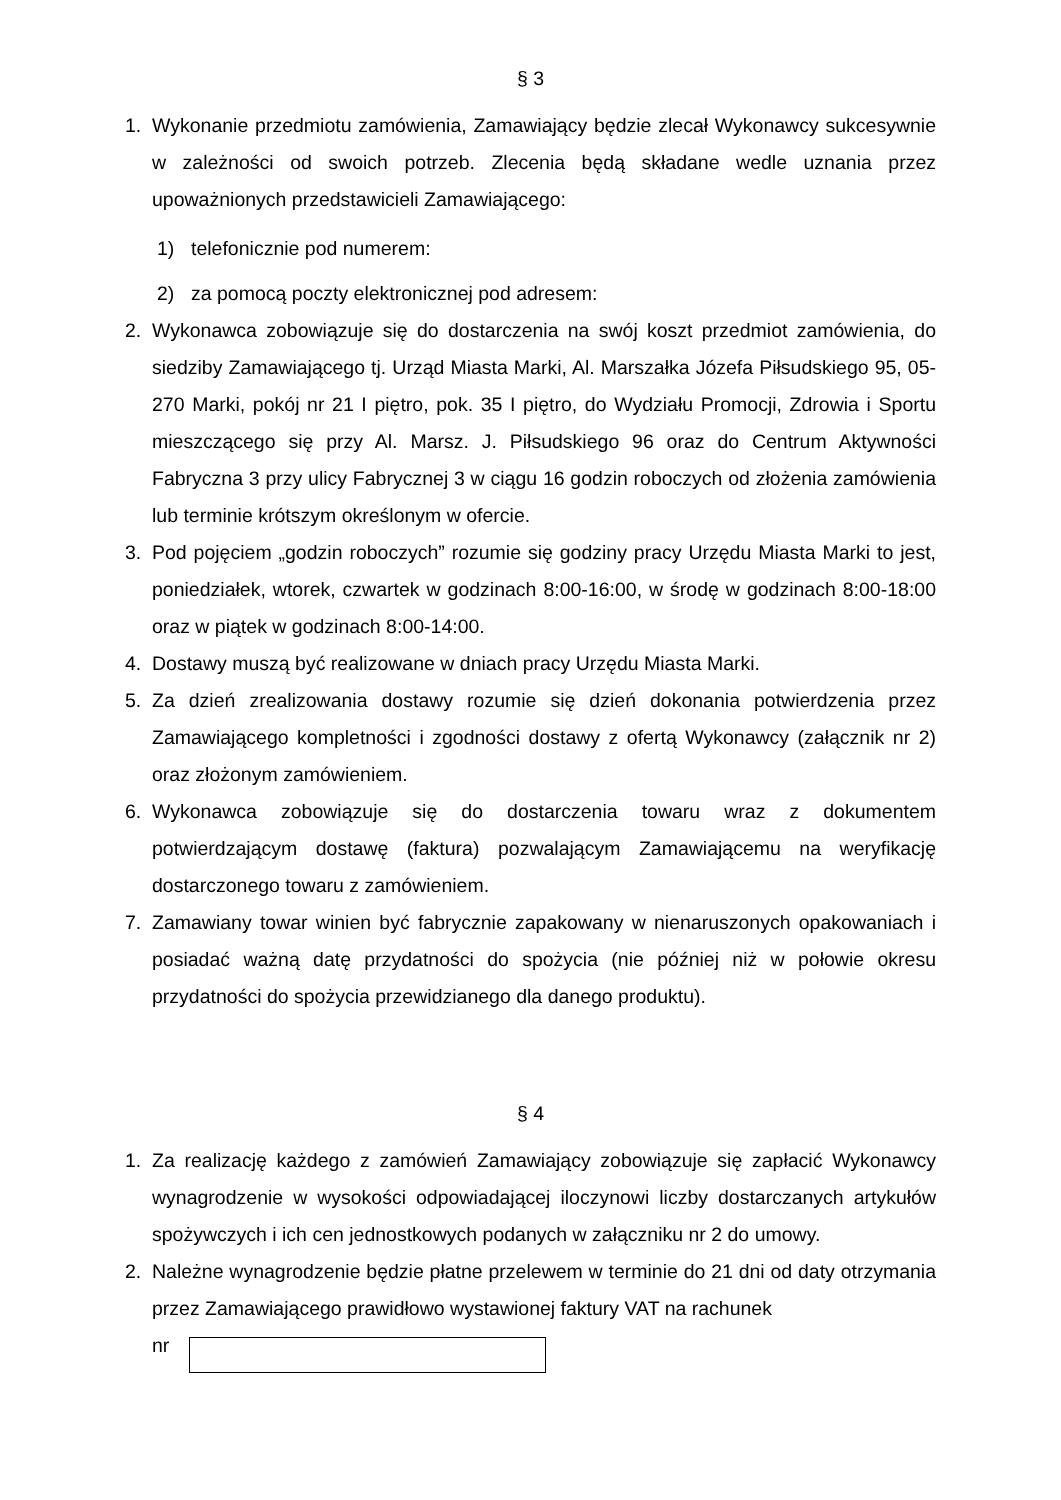§ 3
1. Wykonanie przedmiotu zamówienia, Zamawiający będzie zlecał Wykonawcy sukcesywnie w zależności od swoich potrzeb. Zlecenia będą składane wedle uznania przez upoważnionych przedstawicieli Zamawiającego:
1) telefonicznie pod numerem:
2) za pomocą poczty elektronicznej pod adresem:
2. Wykonawca zobowiązuje się do dostarczenia na swój koszt przedmiot zamówienia, do siedziby Zamawiającego tj. Urząd Miasta Marki, Al. Marszałka Józefa Piłsudskiego 95, 05-270 Marki, pokój nr 21 I piętro, pok. 35 I piętro, do Wydziału Promocji, Zdrowia i Sportu mieszczącego się przy Al. Marsz. J. Piłsudskiego 96 oraz do Centrum Aktywności Fabryczna 3 przy ulicy Fabrycznej 3 w ciągu 16 godzin roboczych od złożenia zamówienia lub terminie krótszym określonym w ofercie.
3. Pod pojęciem „godzin roboczych” rozumie się godziny pracy Urzędu Miasta Marki to jest, poniedziałek, wtorek, czwartek w godzinach 8:00-16:00, w środę w godzinach 8:00-18:00 oraz w piątek w godzinach 8:00-14:00.
4. Dostawy muszą być realizowane w dniach pracy Urzędu Miasta Marki.
5. Za dzień zrealizowania dostawy rozumie się dzień dokonania potwierdzenia przez Zamawiającego kompletności i zgodności dostawy z ofertą Wykonawcy (załącznik nr 2) oraz złożonym zamówieniem.
6. Wykonawca zobowiązuje się do dostarczenia towaru wraz z dokumentem potwierdzającym dostawę (faktura) pozwalającym Zamawiającemu na weryfikację dostarczonego towaru z zamówieniem.
7. Zamawiany towar winien być fabrycznie zapakowany w nienaruszonych opakowaniach i posiadać ważną datę przydatności do spożycia (nie później niż w połowie okresu przydatności do spożycia przewidzianego dla danego produktu).
§ 4
1. Za realizację każdego z zamówień Zamawiający zobowiązuje się zapłacić Wykonawcy wynagrodzenie w wysokości odpowiadającej iloczynowi liczby dostarczanych artykułów spożywczych i ich cen jednostkowych podanych w załączniku nr 2 do umowy.
2. Należne wynagrodzenie będzie płatne przelewem w terminie do 21 dni od daty otrzymania przez Zamawiającego prawidłowo wystawionej faktury VAT na rachunek
nr